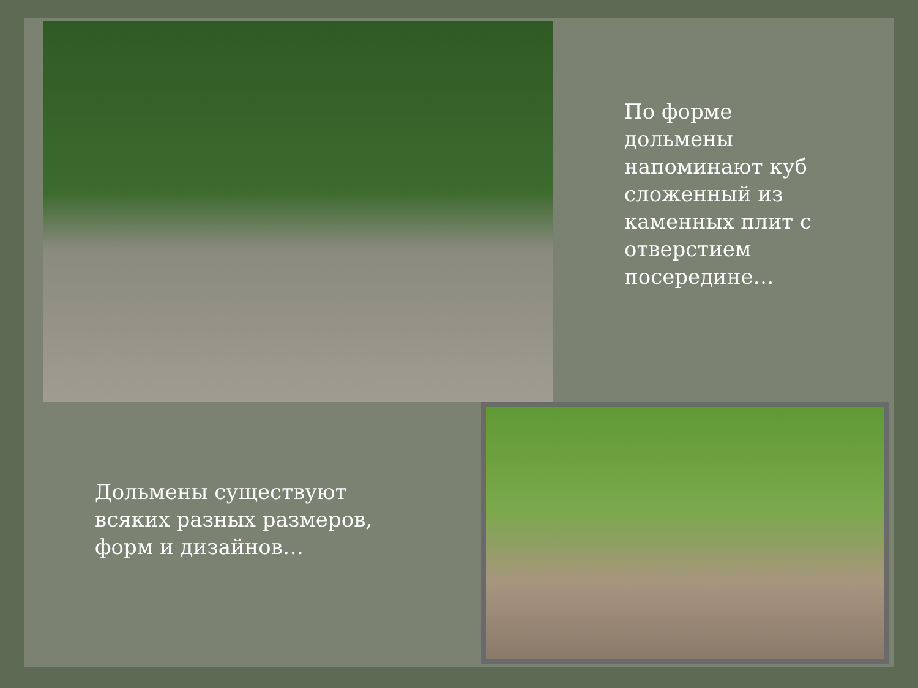По форме дольмены напоминают куб сложенный из каменных плит с отверстием посередине…
Дольмены существуют всяких разных размеров, форм и дизайнов…